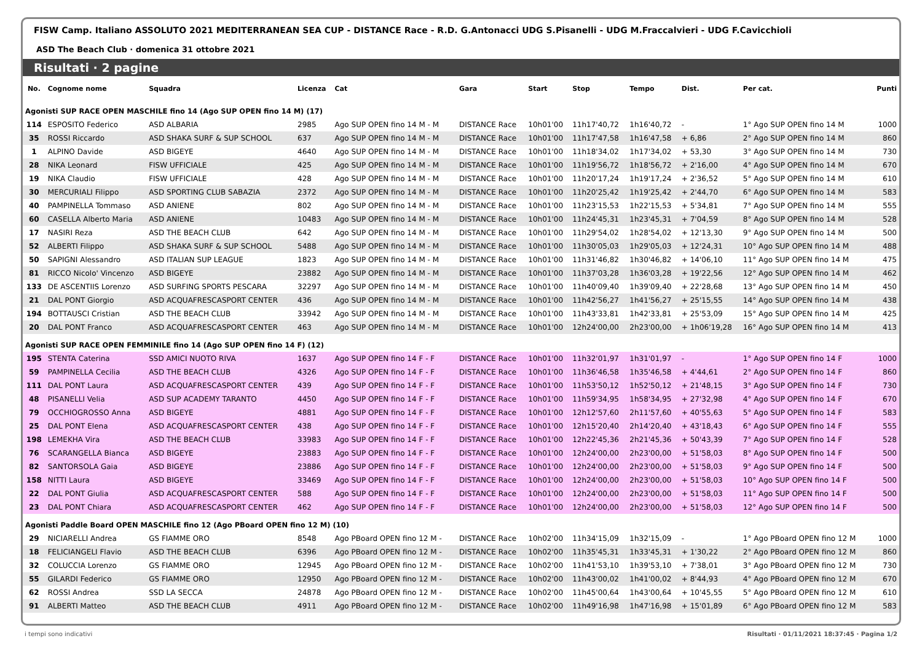FISW Camp. Italiano ASSOLUTO 2021 MEDITERRANEAN SEA CUP - DISTANCE Race - R.D. G.Antonacci UDG S.Pisanelli - UDG M.Fraccalvieri - UDG F.Cavicchioli
ASD The Beach Club · domenica 31 ottobre 2021
Risultati · 2 pagine
| No. | Cognome nome | Squadra | Licenza | Cat | Gara | Start | Stop | Tempo | Dist. | Per cat. | Punti |
| --- | --- | --- | --- | --- | --- | --- | --- | --- | --- | --- | --- |
| Agonisti SUP RACE OPEN MASCHILE fino 14 (Ago SUP OPEN fino 14 M) (17) | | | | | | | | | | | |
| 114 | ESPOSITO Federico | ASD ALBARIA | 2985 | Ago SUP OPEN fino 14 M - M | DISTANCE Race | 10h01'00 | 11h17'40,72 | 1h16'40,72 | - | 1° Ago SUP OPEN fino 14 M | 1000 |
| 35 | ROSSI Riccardo | ASD SHAKA SURF & SUP SCHOOL | 637 | Ago SUP OPEN fino 14 M - M | DISTANCE Race | 10h01'00 | 11h17'47,58 | 1h16'47,58 | + 6,86 | 2° Ago SUP OPEN fino 14 M | 860 |
| 1 | ALPINO Davide | ASD BIGEYE | 4640 | Ago SUP OPEN fino 14 M - M | DISTANCE Race | 10h01'00 | 11h18'34,02 | 1h17'34,02 | + 53,30 | 3° Ago SUP OPEN fino 14 M | 730 |
| 28 | NIKA Leonard | FISW UFFICIALE | 425 | Ago SUP OPEN fino 14 M - M | DISTANCE Race | 10h01'00 | 11h19'56,72 | 1h18'56,72 | + 2'16,00 | 4° Ago SUP OPEN fino 14 M | 670 |
| 19 | NIKA Claudio | FISW UFFICIALE | 428 | Ago SUP OPEN fino 14 M - M | DISTANCE Race | 10h01'00 | 11h20'17,24 | 1h19'17,24 | + 2'36,52 | 5° Ago SUP OPEN fino 14 M | 610 |
| 30 | MERCURIALI Filippo | ASD SPORTING CLUB SABAZIA | 2372 | Ago SUP OPEN fino 14 M - M | DISTANCE Race | 10h01'00 | 11h20'25,42 | 1h19'25,42 | + 2'44,70 | 6° Ago SUP OPEN fino 14 M | 583 |
| 40 | PAMPINELLA Tommaso | ASD ANIENE | 802 | Ago SUP OPEN fino 14 M - M | DISTANCE Race | 10h01'00 | 11h23'15,53 | 1h22'15,53 | + 5'34,81 | 7° Ago SUP OPEN fino 14 M | 555 |
| 60 | CASELLA Alberto Maria | ASD ANIENE | 10483 | Ago SUP OPEN fino 14 M - M | DISTANCE Race | 10h01'00 | 11h24'45,31 | 1h23'45,31 | + 7'04,59 | 8° Ago SUP OPEN fino 14 M | 528 |
| 17 | NASIRI Reza | ASD THE BEACH CLUB | 642 | Ago SUP OPEN fino 14 M - M | DISTANCE Race | 10h01'00 | 11h29'54,02 | 1h28'54,02 | + 12'13,30 | 9° Ago SUP OPEN fino 14 M | 500 |
| 52 | ALBERTI Filippo | ASD SHAKA SURF & SUP SCHOOL | 5488 | Ago SUP OPEN fino 14 M - M | DISTANCE Race | 10h01'00 | 11h30'05,03 | 1h29'05,03 | + 12'24,31 | 10° Ago SUP OPEN fino 14 M | 488 |
| 50 | SAPIGNI Alessandro | ASD ITALIAN SUP LEAGUE | 1823 | Ago SUP OPEN fino 14 M - M | DISTANCE Race | 10h01'00 | 11h31'46,82 | 1h30'46,82 | + 14'06,10 | 11° Ago SUP OPEN fino 14 M | 475 |
| 81 | RICCO Nicolo' Vincenzo | ASD BIGEYE | 23882 | Ago SUP OPEN fino 14 M - M | DISTANCE Race | 10h01'00 | 11h37'03,28 | 1h36'03,28 | + 19'22,56 | 12° Ago SUP OPEN fino 14 M | 462 |
| 133 | DE ASCENTIIS Lorenzo | ASD SURFING SPORTS PESCARA | 32297 | Ago SUP OPEN fino 14 M - M | DISTANCE Race | 10h01'00 | 11h40'09,40 | 1h39'09,40 | + 22'28,68 | 13° Ago SUP OPEN fino 14 M | 450 |
| 21 | DAL PONT Giorgio | ASD ACQUAFRESCASPORT CENTER | 436 | Ago SUP OPEN fino 14 M - M | DISTANCE Race | 10h01'00 | 11h42'56,27 | 1h41'56,27 | + 25'15,55 | 14° Ago SUP OPEN fino 14 M | 438 |
| 194 | BOTTAUSCI Cristian | ASD THE BEACH CLUB | 33942 | Ago SUP OPEN fino 14 M - M | DISTANCE Race | 10h01'00 | 11h43'33,81 | 1h42'33,81 | + 25'53,09 | 15° Ago SUP OPEN fino 14 M | 425 |
| 20 | DAL PONT Franco | ASD ACQUAFRESCASPORT CENTER | 463 | Ago SUP OPEN fino 14 M - M | DISTANCE Race | 10h01'00 | 12h24'00,00 | 2h23'00,00 | + 1h06'19,28 | 16° Ago SUP OPEN fino 14 M | 413 |
| Agonisti SUP RACE OPEN FEMMINILE fino 14 (Ago SUP OPEN fino 14 F) (12) | | | | | | | | | | | |
| 195 | STENTA Caterina | SSD AMICI NUOTO RIVA | 1637 | Ago SUP OPEN fino 14 F - F | DISTANCE Race | 10h01'00 | 11h32'01,97 | 1h31'01,97 | - | 1° Ago SUP OPEN fino 14 F | 1000 |
| 59 | PAMPINELLA Cecilia | ASD THE BEACH CLUB | 4326 | Ago SUP OPEN fino 14 F - F | DISTANCE Race | 10h01'00 | 11h36'46,58 | 1h35'46,58 | + 4'44,61 | 2° Ago SUP OPEN fino 14 F | 860 |
| 111 | DAL PONT Laura | ASD ACQUAFRESCASPORT CENTER | 439 | Ago SUP OPEN fino 14 F - F | DISTANCE Race | 10h01'00 | 11h53'50,12 | 1h52'50,12 | + 21'48,15 | 3° Ago SUP OPEN fino 14 F | 730 |
| 48 | PISANELLI Velia | ASD SUP ACADEMY TARANTO | 4450 | Ago SUP OPEN fino 14 F - F | DISTANCE Race | 10h01'00 | 11h59'34,95 | 1h58'34,95 | + 27'32,98 | 4° Ago SUP OPEN fino 14 F | 670 |
| 79 | OCCHIOGROSSO Anna | ASD BIGEYE | 4881 | Ago SUP OPEN fino 14 F - F | DISTANCE Race | 10h01'00 | 12h12'57,60 | 2h11'57,60 | + 40'55,63 | 5° Ago SUP OPEN fino 14 F | 583 |
| 25 | DAL PONT Elena | ASD ACQUAFRESCASPORT CENTER | 438 | Ago SUP OPEN fino 14 F - F | DISTANCE Race | 10h01'00 | 12h15'20,40 | 2h14'20,40 | + 43'18,43 | 6° Ago SUP OPEN fino 14 F | 555 |
| 198 | LEMEKHA Vira | ASD THE BEACH CLUB | 33983 | Ago SUP OPEN fino 14 F - F | DISTANCE Race | 10h01'00 | 12h22'45,36 | 2h21'45,36 | + 50'43,39 | 7° Ago SUP OPEN fino 14 F | 528 |
| 76 | SCARANGELLA Bianca | ASD BIGEYE | 23883 | Ago SUP OPEN fino 14 F - F | DISTANCE Race | 10h01'00 | 12h24'00,00 | 2h23'00,00 | + 51'58,03 | 8° Ago SUP OPEN fino 14 F | 500 |
| 82 | SANTORSOLA Gaia | ASD BIGEYE | 23886 | Ago SUP OPEN fino 14 F - F | DISTANCE Race | 10h01'00 | 12h24'00,00 | 2h23'00,00 | + 51'58,03 | 9° Ago SUP OPEN fino 14 F | 500 |
| 158 | NITTI Laura | ASD BIGEYE | 33469 | Ago SUP OPEN fino 14 F - F | DISTANCE Race | 10h01'00 | 12h24'00,00 | 2h23'00,00 | + 51'58,03 | 10° Ago SUP OPEN fino 14 F | 500 |
| 22 | DAL PONT Giulia | ASD ACQUAFRESCASPORT CENTER | 588 | Ago SUP OPEN fino 14 F - F | DISTANCE Race | 10h01'00 | 12h24'00,00 | 2h23'00,00 | + 51'58,03 | 11° Ago SUP OPEN fino 14 F | 500 |
| 23 | DAL PONT Chiara | ASD ACQUAFRESCASPORT CENTER | 462 | Ago SUP OPEN fino 14 F - F | DISTANCE Race | 10h01'00 | 12h24'00,00 | 2h23'00,00 | + 51'58,03 | 12° Ago SUP OPEN fino 14 F | 500 |
| Agonisti Paddle Board OPEN MASCHILE fino 12 (Ago PBoard OPEN fino 12 M) (10) | | | | | | | | | | | |
| 29 | NICIARELLI Andrea | GS FIAMME ORO | 8548 | Ago PBoard OPEN fino 12 M - | DISTANCE Race | 10h02'00 | 11h34'15,09 | 1h32'15,09 | - | 1° Ago PBoard OPEN fino 12 M | 1000 |
| 18 | FELICIANGELI Flavio | ASD THE BEACH CLUB | 6396 | Ago PBoard OPEN fino 12 M - | DISTANCE Race | 10h02'00 | 11h35'45,31 | 1h33'45,31 | + 1'30,22 | 2° Ago PBoard OPEN fino 12 M | 860 |
| 32 | COLUCCIA Lorenzo | GS FIAMME ORO | 12945 | Ago PBoard OPEN fino 12 M - | DISTANCE Race | 10h02'00 | 11h41'53,10 | 1h39'53,10 | + 7'38,01 | 3° Ago PBoard OPEN fino 12 M | 730 |
| 55 | GILARDI Federico | GS FIAMME ORO | 12950 | Ago PBoard OPEN fino 12 M - | DISTANCE Race | 10h02'00 | 11h43'00,02 | 1h41'00,02 | + 8'44,93 | 4° Ago PBoard OPEN fino 12 M | 670 |
| 62 | ROSSI Andrea | SSD LA SECCA | 24878 | Ago PBoard OPEN fino 12 M - | DISTANCE Race | 10h02'00 | 11h45'00,64 | 1h43'00,64 | + 10'45,55 | 5° Ago PBoard OPEN fino 12 M | 610 |
| 91 | ALBERTI Matteo | ASD THE BEACH CLUB | 4911 | Ago PBoard OPEN fino 12 M - | DISTANCE Race | 10h02'00 | 11h49'16,98 | 1h47'16,98 | + 15'01,89 | 6° Ago PBoard OPEN fino 12 M | 583 |
i tempi sono indicativi Risultati · 01/11/2021 18:37:45 · Pagina 1/2